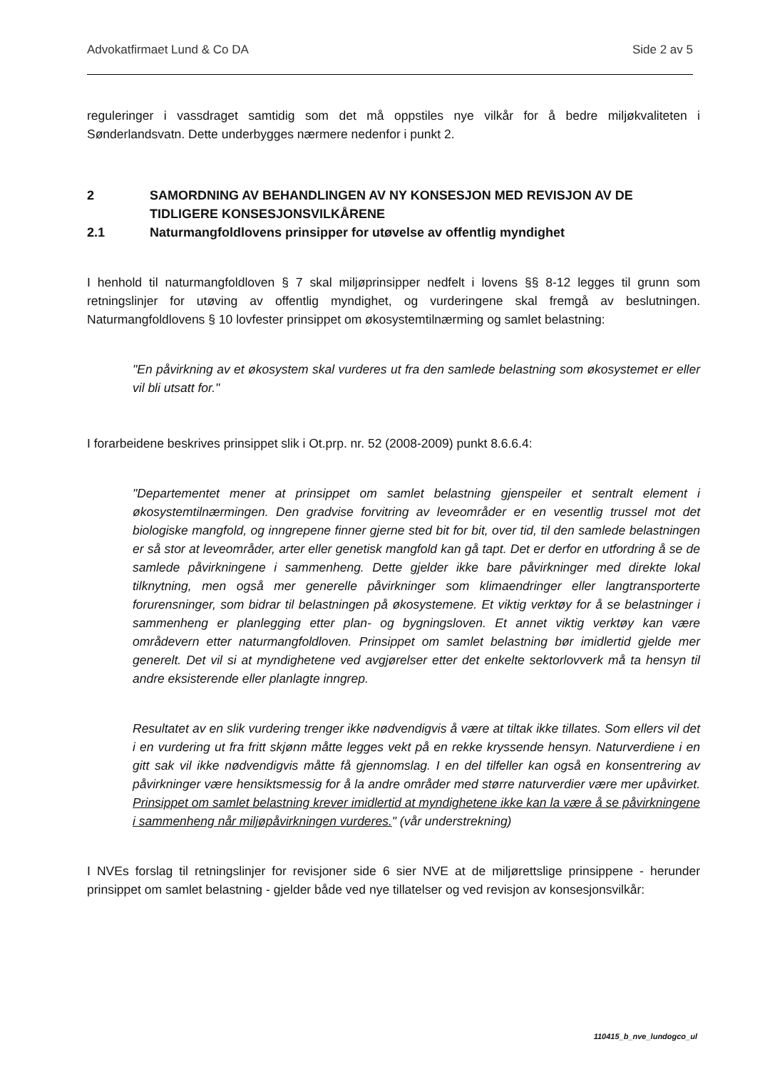Advokatfirmaet Lund & Co DA Side 2 av 5
reguleringer i vassdraget samtidig som det må oppstiles nye vilkår for å bedre miljøkvaliteten i Sønderlandsvatn. Dette underbygges nærmere nedenfor i punkt 2.
2 SAMORDNING AV BEHANDLINGEN AV NY KONSESJON MED REVISJON AV DE TIDLIGERE KONSESJONSVILKÅRENE
2.1 Naturmangfoldlovens prinsipper for utøvelse av offentlig myndighet
I henhold til naturmangfoldloven § 7 skal miljøprinsipper nedfelt i lovens §§ 8-12 legges til grunn som retningslinjer for utøving av offentlig myndighet, og vurderingene skal fremgå av beslutningen. Naturmangfoldlovens § 10 lovfester prinsippet om økosystemtilnærming og samlet belastning:
"En påvirkning av et økosystem skal vurderes ut fra den samlede belastning som økosystemet er eller vil bli utsatt for."
I forarbeidene beskrives prinsippet slik i Ot.prp. nr. 52 (2008-2009) punkt 8.6.6.4:
"Departementet mener at prinsippet om samlet belastning gjenspeiler et sentralt element i økosystemtilnærmingen. Den gradvise forvitring av leveområder er en vesentlig trussel mot det biologiske mangfold, og inngrepene finner gjerne sted bit for bit, over tid, til den samlede belastningen er så stor at leveområder, arter eller genetisk mangfold kan gå tapt. Det er derfor en utfordring å se de samlede påvirkningene i sammenheng. Dette gjelder ikke bare påvirkninger med direkte lokal tilknytning, men også mer generelle påvirkninger som klimaendringer eller langtransporterte forurensninger, som bidrar til belastningen på økosystemene. Et viktig verktøy for å se belastninger i sammenheng er planlegging etter plan- og bygningsloven. Et annet viktig verktøy kan være områdevern etter naturmangfoldloven. Prinsippet om samlet belastning bør imidlertid gjelde mer generelt. Det vil si at myndighetene ved avgjørelser etter det enkelte sektorlovverk må ta hensyn til andre eksisterende eller planlagte inngrep.
Resultatet av en slik vurdering trenger ikke nødvendigvis å være at tiltak ikke tillates. Som ellers vil det i en vurdering ut fra fritt skjønn måtte legges vekt på en rekke kryssende hensyn. Naturverdiene i en gitt sak vil ikke nødvendigvis måtte få gjennomslag. I en del tilfeller kan også en konsentrering av påvirkninger være hensiktsmessig for å la andre områder med større naturverdier være mer upåvirket. Prinsippet om samlet belastning krever imidlertid at myndighetene ikke kan la være å se påvirkningene i sammenheng når miljøpåvirkningen vurderes." (vår understrekning)
I NVEs forslag til retningslinjer for revisjoner side 6 sier NVE at de miljørettslige prinsippene - herunder prinsippet om samlet belastning - gjelder både ved nye tillatelser og ved revisjon av konsesjonsvilkår:
110415_b_nve_lundogco_ul